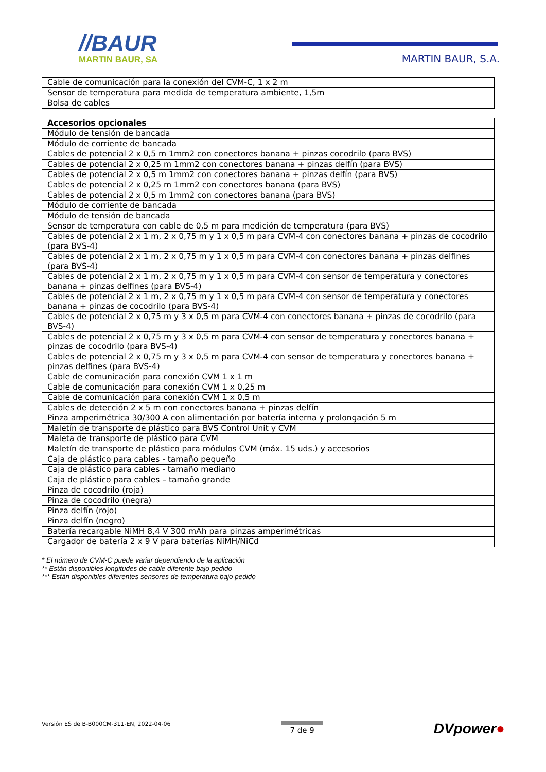//BAUR
MARTIN BAUR, SA
MARTIN BAUR, S.A.
| Cable de comunicación para la conexión del CVM-C, 1 x 2 m |
| Sensor de temperatura para medida de temperatura ambiente, 1,5m |
| Bolsa de cables |
| Accesorios opcionales |
| --- |
| Módulo de tensión de bancada |
| Módulo de corriente de bancada |
| Cables de potencial 2 x 0,5 m 1mm2 con conectores banana + pinzas cocodrilo (para BVS) |
| Cables de potencial 2 x 0,25 m 1mm2 con conectores banana + pinzas delfín (para BVS) |
| Cables de potencial 2 x 0,5 m 1mm2 con conectores banana + pinzas delfín (para BVS) |
| Cables de potencial 2 x 0,25 m 1mm2 con conectores banana (para BVS) |
| Cables de potencial 2 x 0,5 m 1mm2 con conectores banana (para BVS) |
| Módulo de corriente de bancada |
| Módulo de tensión de bancada |
| Sensor de temperatura con cable de 0,5 m para medición de temperatura (para BVS) |
| Cables de potencial 2 x 1 m, 2 x 0,75 m y 1 x 0,5 m para CVM-4 con conectores banana + pinzas de cocodrilo (para BVS-4) |
| Cables de potencial 2 x 1 m, 2 x 0,75 m y 1 x 0,5 m para CVM-4 con conectores banana + pinzas delfines (para BVS-4) |
| Cables de potencial 2 x 1 m, 2 x 0,75 m y 1 x 0,5 m para CVM-4 con sensor de temperatura y conectores banana + pinzas delfines (para BVS-4) |
| Cables de potencial 2 x 1 m, 2 x 0,75 m y 1 x 0,5 m para CVM-4 con sensor de temperatura y conectores banana + pinzas de cocodrilo (para BVS-4) |
| Cables de potencial 2 x 0,75 m y 3 x 0,5 m para CVM-4 con conectores banana + pinzas de cocodrilo (para BVS-4) |
| Cables de potencial 2 x 0,75 m y 3 x 0,5 m para CVM-4 con sensor de temperatura y conectores banana + pinzas de cocodrilo (para BVS-4) |
| Cables de potencial 2 x 0,75 m y 3 x 0,5 m para CVM-4 con sensor de temperatura y conectores banana + pinzas delfines (para BVS-4) |
| Cable de comunicación para conexión CVM 1 x 1 m |
| Cable de comunicación para conexión CVM 1 x 0,25 m |
| Cable de comunicación para conexión CVM 1 x 0,5 m |
| Cables de detección 2 x 5 m con conectores banana + pinzas delfín |
| Pinza amperimétrica 30/300 A con alimentación por batería interna y prolongación 5 m |
| Maletín de transporte de plástico para BVS Control Unit y CVM |
| Maleta de transporte de plástico para CVM |
| Maletín de transporte de plástico para módulos CVM (máx. 15 uds.) y accesorios |
| Caja de plástico para cables - tamaño pequeño |
| Caja de plástico para cables - tamaño mediano |
| Caja de plástico para cables – tamaño grande |
| Pinza de cocodrilo (roja) |
| Pinza de cocodrilo (negra) |
| Pinza delfín (rojo) |
| Pinza delfín (negro) |
| Batería recargable NiMH 8,4 V 300 mAh para pinzas amperimétricas |
| Cargador de batería 2 x 9 V para baterías NiMH/NiCd |
* El número de CVM-C puede variar dependiendo de la aplicación
** Están disponibles longitudes de cable diferente bajo pedido
*** Están disponibles diferentes sensores de temperatura bajo pedido
Versión ES de B-B000CM-311-EN, 2022-04-06
7 de 9
DVpower●